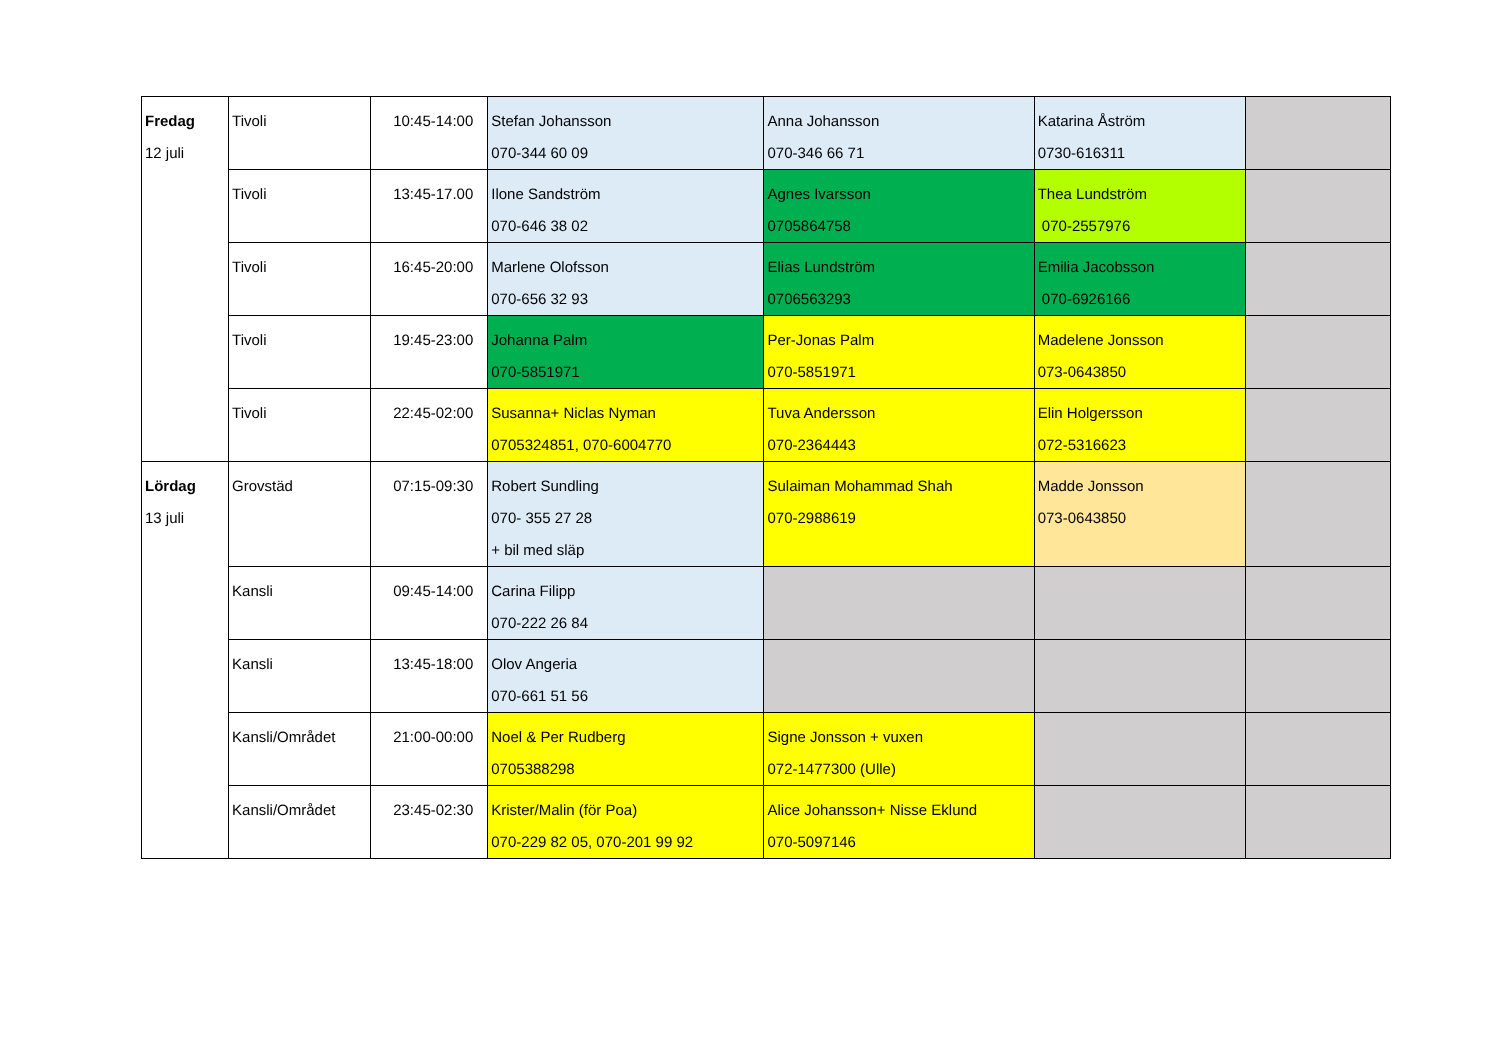| Fredag 12 juli | Tivoli | 10:45-14:00 | Stefan Johansson 070-344 60 09 | Anna Johansson 070-346 66 71 | Katarina Åström 0730-616311 | |
| | Tivoli | 13:45-17.00 | Ilone Sandström 070-646 38 02 | Agnes Ivarsson 0705864758 | Thea Lundström 070-2557976 | |
| | Tivoli | 16:45-20:00 | Marlene Olofsson 070-656 32 93 | Elias Lundström 0706563293 | Emilia Jacobsson 070-6926166 | |
| | Tivoli | 19:45-23:00 | Johanna Palm 070-5851971 | Per-Jonas Palm 070-5851971 | Madelene Jonsson 073-0643850 | |
| | Tivoli | 22:45-02:00 | Susanna+ Niclas Nyman 0705324851, 070-6004770 | Tuva Andersson 070-2364443 | Elin Holgersson 072-5316623 | |
| Lördag 13 juli | Grovstäd | 07:15-09:30 | Robert Sundling 070- 355 27 28 + bil med släp | Sulaiman Mohammad Shah 070-2988619 | Madde Jonsson 073-0643850 | |
| | Kansli | 09:45-14:00 | Carina Filipp 070-222 26 84 | | | |
| | Kansli | 13:45-18:00 | Olov Angeria 070-661 51 56 | | | |
| | Kansli/Området | 21:00-00:00 | Noel & Per Rudberg 0705388298 | Signe Jonsson + vuxen 072-1477300 (Ulle) | | |
| | Kansli/Området | 23:45-02:30 | Krister/Malin (för Poa) 070-229 82 05, 070-201 99 92 | Alice Johansson+ Nisse Eklund 070-5097146 | | |